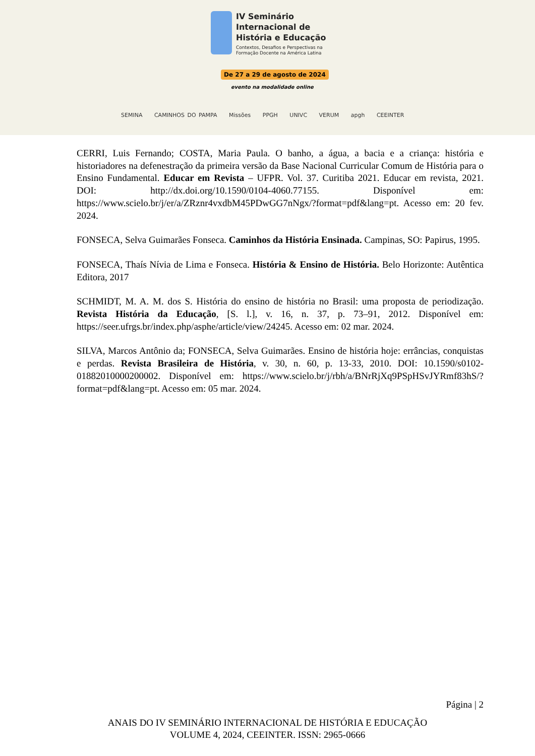IV Seminário
Internacional de
História e Educação
Contextos, Desafios e Perspectivas na
Formação Docente na América Latina
De 27 a 29 de agosto de 2024
evento na modalidade online
SEMINA CAMINHOS DO PAMPA Missões PPGH UNIVC VERUM apgh CEEINTER
CERRI, Luis Fernando; COSTA, Maria Paula. O banho, a água, a bacia e a criança: história e historiadores na defenestração da primeira versão da Base Nacional Curricular Comum de História para o Ensino Fundamental. Educar em Revista – UFPR. Vol. 37. Curitiba 2021. Educar em revista, 2021. DOI: http://dx.doi.org/10.1590/0104-4060.77155. Disponível em: https://www.scielo.br/j/er/a/ZRznr4vxdbM45PDwGG7nNgx/?format=pdf&lang=pt. Acesso em: 20 fev. 2024.
FONSECA, Selva Guimarães Fonseca. Caminhos da História Ensinada. Campinas, SO: Papirus, 1995.
FONSECA, Thaís Nívia de Lima e Fonseca. História & Ensino de História. Belo Horizonte: Autêntica Editora, 2017
SCHMIDT, M. A. M. dos S. História do ensino de história no Brasil: uma proposta de periodização. Revista História da Educação, [S. l.], v. 16, n. 37, p. 73–91, 2012. Disponível em: https://seer.ufrgs.br/index.php/asphe/article/view/24245. Acesso em: 02 mar. 2024.
SILVA, Marcos Antônio da; FONSECA, Selva Guimarães. Ensino de história hoje: errâncias, conquistas e perdas. Revista Brasileira de História, v. 30, n. 60, p. 13-33, 2010. DOI: 10.1590/s0102-01882010000200002. Disponível em: https://www.scielo.br/j/rbh/a/BNrRjXq9PSpHSvJYRmf83hS/?format=pdf&lang=pt. Acesso em: 05 mar. 2024.
Página | 2
ANAIS DO IV SEMINÁRIO INTERNACIONAL DE HISTÓRIA E EDUCAÇÃO
VOLUME 4, 2024, CEEINTER. ISSN: 2965-0666